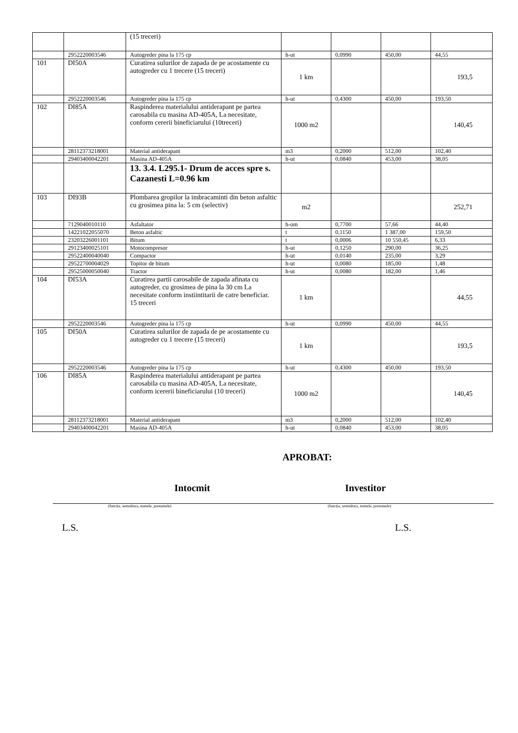| | | (15 treceri) | | | | |
| | 2952220003546 | Autogreder pina la 175 cp | h-ut | 0,0990 | 450,00 | 44,55 |
| 101 | DI50A | Curatirea sulurilor de zapada de pe acostamente cu autogreder cu 1 trecere (15 treceri) | 1 km | | | 193,5 |
| | 2952220003546 | Autogreder pina la 175 cp | h-ut | 0,4300 | 450,00 | 193,50 |
| 102 | DI85A | Raspinderea materialului antiderapant pe partea carosabila cu masina AD-405A, La necesitate, conform cererii bineficiarului (10treceri) | 1000 m2 | | | 140,45 |
| | 28112373218001 | Material antiderapant | m3 | 0,2000 | 512,00 | 102,40 |
| | 29403400042201 | Masina AD-405A | h-ut | 0,0840 | 453,00 | 38,05 |
| | | 13. 3.4. L295.1- Drum de acces spre s. Cazanesti L=0.96 km | | | | |
| 103 | DI93B | Plombarea gropilor la imbracaminti din beton asfaltic cu grosimea pina la: 5 cm (selectiv) | m2 | | | 252,71 |
| | 7129040010110 | Asfaltator | h-om | 0,7700 | 57,66 | 44,40 |
| | 14221022055070 | Beton asfaltic | t | 0,1150 | 1 387,00 | 159,50 |
| | 23203226001101 | Bitum | t | 0,0006 | 10 550,45 | 6,33 |
| | 29123400025101 | Motocompresor | h-ut | 0,1250 | 290,00 | 36,25 |
| | 29522400040040 | Compactor | h-ut | 0,0140 | 235,00 | 3,29 |
| | 29522700004029 | Topitor de bitum | h-ut | 0,0080 | 185,00 | 1,48 |
| | 29525000050040 | Tractor | h-ut | 0,0080 | 182,00 | 1,46 |
| 104 | DI53A | Curatirea partii carosabile de zapada afinata cu autogreder, cu grosimea de pina la 30 cm La necesitate conform instiintitarii de catre beneficiar. 15 treceri | 1 km | | | 44,55 |
| | 2952220003546 | Autogreder pina la 175 cp | h-ut | 0,0990 | 450,00 | 44,55 |
| 105 | DI50A | Curatirea sulurilor de zapada de pe acostamente cu autogreder cu 1 trecere (15 treceri) | 1 km | | | 193,5 |
| | 2952220003546 | Autogreder pina la 175 cp | h-ut | 0,4300 | 450,00 | 193,50 |
| 106 | DI85A | Raspinderea materialului antiderapant pe partea carosabila cu masina AD-405A, La necesitate, conform icererii bineficiarului (10 treceri) | 1000 m2 | | | 140,45 |
| | 28112373218001 | Material antiderapant | m3 | 0,2000 | 512,00 | 102,40 |
| | 29403400042201 | Masina AD-405A | h-ut | 0,0840 | 453,00 | 38,05 |
APROBAT:
Intocmit Investitor
(funcția, semnătura, numele, prenumele) (funcția, semnătura, numele, prenumele)
L.S. L.S.